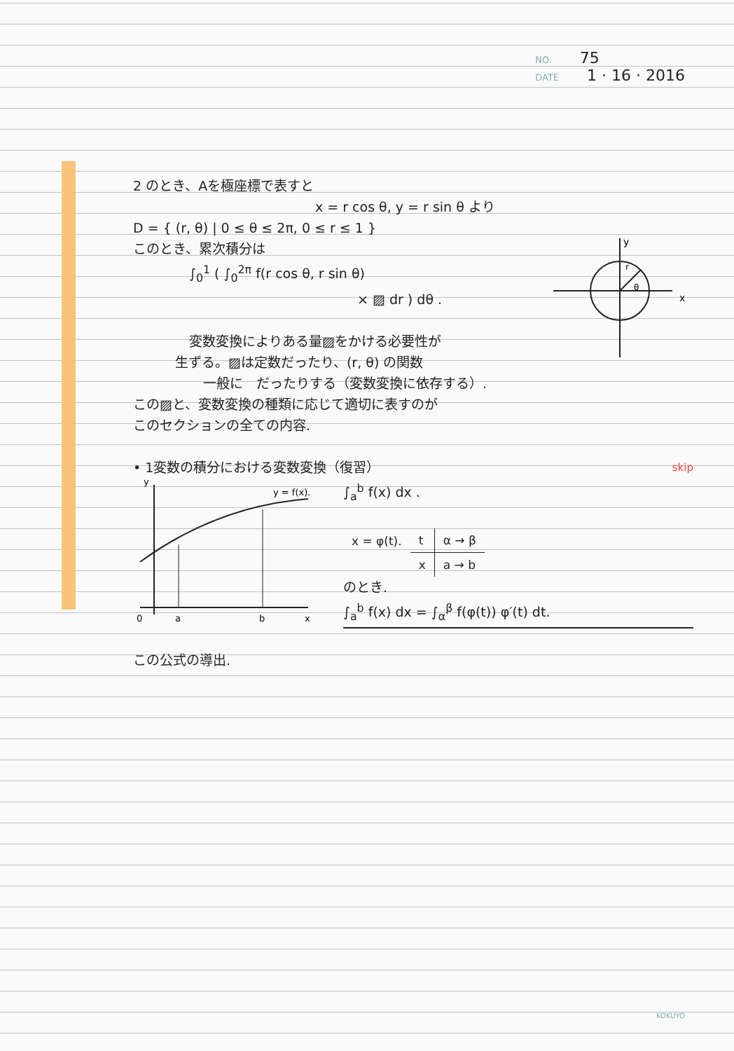NO. 75
DATE 1 · 16 · 2016
2 のとき、Aを極座標で表すと
x = r cos θ, y = r sin θ より
D = { (r, θ) | 0 ≤ θ ≤ 2π, 0 ≤ r ≤ 1 }
x
y
r
θ
このとき、累次積分は
∫<sub>0</sub><sup>1</sup> ( ∫<sub>0</sub><sup>2π</sup> f(r cos θ, r sin θ)
× ▨ dr ) dθ .
変数変換によりある量▨をかける必要性が
生ずる。▨は定数だったり、(r, θ) の関数
一般に　だったりする（変数変換に依存する）.
この▨と、変数変換の種類に応じて適切に表すのが
このセクションの全ての内容.
• 1変数の積分における変数変換（復習） skip
0
a
b
x
y
y = f(x).
∫<sub>a</sub><sup>b</sup> f(x) dx .
| x = φ(t). | t | α → β |
| | x | a → b |
のとき.
∫<sub>a</sub><sup>b</sup> f(x) dx = ∫<sub>α</sub><sup>β</sup> f(φ(t)) φ′(t) dt.
この公式の導出.
KOKUYO